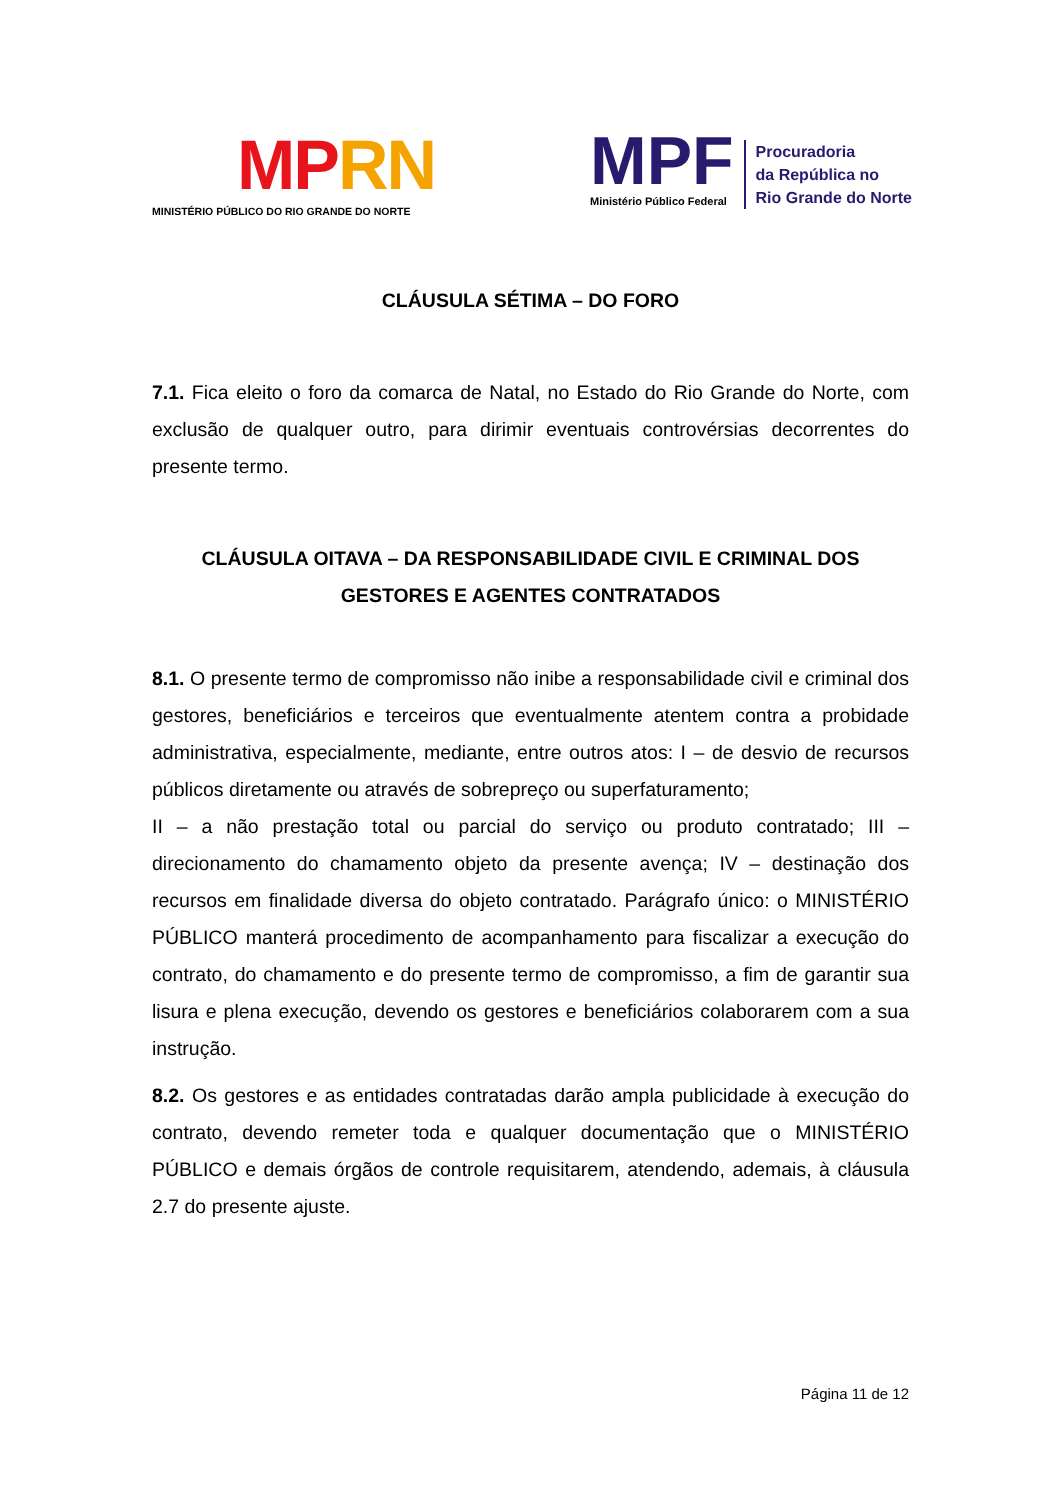MP RN
MINISTÉRIO PÚBLICO DO RIO GRANDE DO NORTE
MPF
Ministério Público Federal
Procuradoria
da República no
Rio Grande do Norte
CLÁUSULA SÉTIMA – DO FORO
7.1. Fica eleito o foro da comarca de Natal, no Estado do Rio Grande do Norte, com exclusão de qualquer outro, para dirimir eventuais controvérsias decorrentes do presente termo.
CLÁUSULA OITAVA – DA RESPONSABILIDADE CIVIL E CRIMINAL DOS GESTORES E AGENTES CONTRATADOS
8.1. O presente termo de compromisso não inibe a responsabilidade civil e criminal dos gestores, beneficiários e terceiros que eventualmente atentem contra a probidade administrativa, especialmente, mediante, entre outros atos: I – de desvio de recursos públicos diretamente ou através de sobrepreço ou superfaturamento;
II – a não prestação total ou parcial do serviço ou produto contratado; III – direcionamento do chamamento objeto da presente avença; IV – destinação dos recursos em finalidade diversa do objeto contratado. Parágrafo único: o MINISTÉRIO PÚBLICO manterá procedimento de acompanhamento para fiscalizar a execução do contrato, do chamamento e do presente termo de compromisso, a fim de garantir sua lisura e plena execução, devendo os gestores e beneficiários colaborarem com a sua instrução.
8.2. Os gestores e as entidades contratadas darão ampla publicidade à execução do contrato, devendo remeter toda e qualquer documentação que o MINISTÉRIO PÚBLICO e demais órgãos de controle requisitarem, atendendo, ademais, à cláusula 2.7 do presente ajuste.
Página 11 de 12